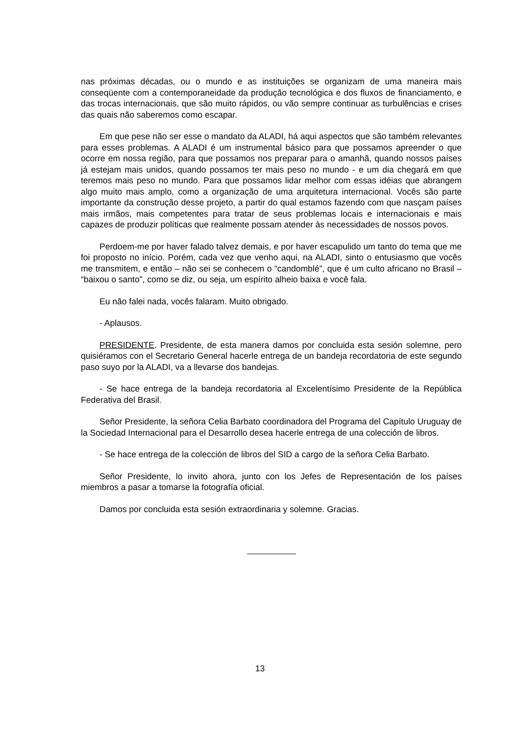nas próximas décadas, ou o mundo e as instituições se organizam de uma maneira mais conseqüente com a contemporaneidade da produção tecnológica e dos fluxos de financiamento, e das trocas internacionais, que são muito rápidos, ou vão sempre continuar as turbulências e crises das quais não saberemos como escapar.
Em que pese não ser esse o mandato da ALADI, há aqui aspectos que são também relevantes para esses problemas. A ALADI é um instrumental básico para que possamos apreender o que ocorre em nossa região, para que possamos nos preparar para o amanhã, quando nossos países já estejam mais unidos, quando possamos ter mais peso no mundo - e um dia chegará em que teremos mais peso no mundo. Para que possamos lidar melhor com essas idéias que abrangem algo muito mais amplo, como a organização de uma arquitetura internacional. Vocês são parte importante da construção desse projeto, a partir do qual estamos fazendo com que nasçam países mais irmãos, mais competentes para tratar de seus problemas locais e internacionais e mais capazes de produzir políticas que realmente possam atender às necessidades de nossos povos.
Perdoem-me por haver falado talvez demais, e por haver escapulido um tanto do tema que me foi proposto no início. Porém, cada vez que venho aqui, na ALADI, sinto o entusiasmo que vocês me transmitem, e então – não sei se conhecem o “candomblé”, que é um culto africano no Brasil – “baixou o santo”, como se diz, ou seja, um espírito alheio baixa e você fala.
Eu não falei nada, vocês falaram. Muito obrigado.
- Aplausos.
PRESIDENTE. Presidente, de esta manera damos por concluida esta sesión solemne, pero quisiéramos con el Secretario General hacerle entrega de un bandeja recordatoria de este segundo paso suyo por la ALADI, va a llevarse dos bandejas.
- Se hace entrega de la bandeja recordatoria al Excelentísimo Presidente de la República Federativa del Brasil.
Señor Presidente, la señora Celia Barbato coordinadora del Programa del Capítulo Uruguay de la Sociedad Internacional para el Desarrollo desea hacerle entrega de una colección de libros.
- Se hace entrega de la colección de libros del SID a cargo de la señora Celia Barbato.
Señor Presidente, lo invito ahora, junto con los Jefes de Representación de los países miembros a pasar a tomarse la fotografía oficial.
Damos por concluida esta sesión extraordinaria y solemne. Gracias.
13